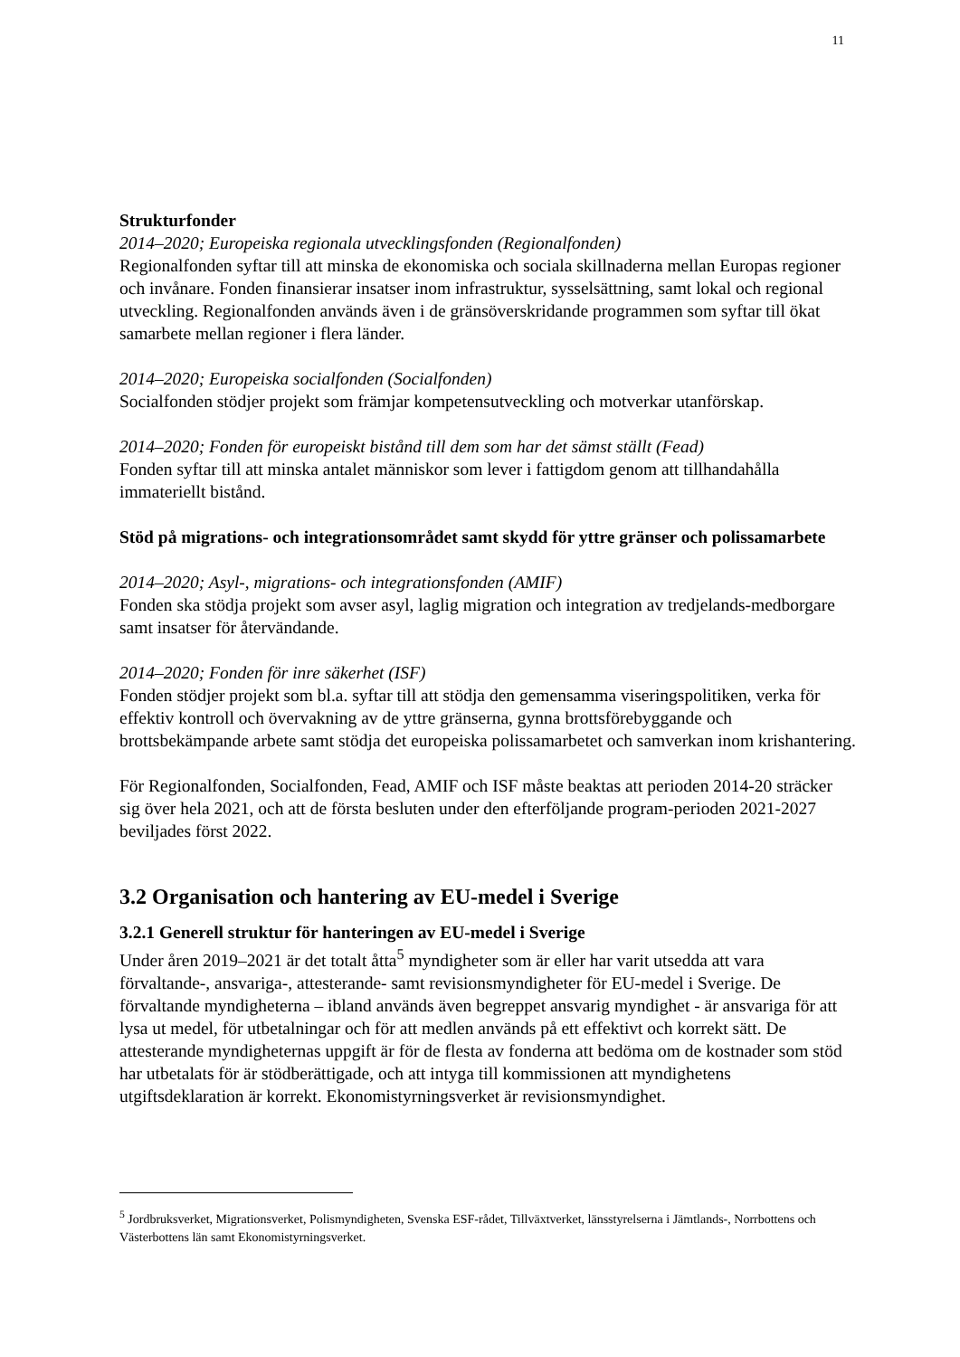11
Strukturfonder
2014–2020; Europeiska regionala utvecklingsfonden (Regionalfonden)
Regionalfonden syftar till att minska de ekonomiska och sociala skillnaderna mellan Europas regioner och invånare. Fonden finansierar insatser inom infrastruktur, sysselsättning, samt lokal och regional utveckling. Regionalfonden används även i de gränsöverskridande programmen som syftar till ökat samarbete mellan regioner i flera länder.
2014–2020; Europeiska socialfonden (Socialfonden)
Socialfonden stödjer projekt som främjar kompetensutveckling och motverkar utanförskap.
2014–2020; Fonden för europeiskt bistånd till dem som har det sämst ställt (Fead)
Fonden syftar till att minska antalet människor som lever i fattigdom genom att tillhandahålla immateriellt bistånd.
Stöd på migrations- och integrationsområdet samt skydd för yttre gränser och polissamarbete
2014–2020; Asyl-, migrations- och integrationsfonden (AMIF)
Fonden ska stödja projekt som avser asyl, laglig migration och integration av tredjelands-medborgare samt insatser för återvändande.
2014–2020; Fonden för inre säkerhet (ISF)
Fonden stödjer projekt som bl.a. syftar till att stödja den gemensamma viseringspolitiken, verka för effektiv kontroll och övervakning av de yttre gränserna, gynna brottsförebyggande och brottsbekämpande arbete samt stödja det europeiska polissamarbetet och samverkan inom krishantering.
För Regionalfonden, Socialfonden, Fead, AMIF och ISF måste beaktas att perioden 2014-20 sträcker sig över hela 2021, och att de första besluten under den efterföljande program-perioden 2021-2027 beviljades först 2022.
3.2 Organisation och hantering av EU-medel i Sverige
3.2.1 Generell struktur för hanteringen av EU-medel i Sverige
Under åren 2019–2021 är det totalt åtta<sup>5</sup> myndigheter som är eller har varit utsedda att vara förvaltande-, ansvariga-, attesterande- samt revisionsmyndigheter för EU-medel i Sverige. De förvaltande myndigheterna – ibland används även begreppet ansvarig myndighet - är ansvariga för att lysa ut medel, för utbetalningar och för att medlen används på ett effektivt och korrekt sätt. De attesterande myndigheternas uppgift är för de flesta av fonderna att bedöma om de kostnader som stöd har utbetalats för är stödberättigade, och att intyga till kommissionen att myndighetens utgiftsdeklaration är korrekt. Ekonomistyrningsverket är revisionsmyndighet.
<sup>5</sup> Jordbruksverket, Migrationsverket, Polismyndigheten, Svenska ESF-rådet, Tillväxtverket, länsstyrelserna i Jämtlands-, Norrbottens och Västerbottens län samt Ekonomistyrningsverket.